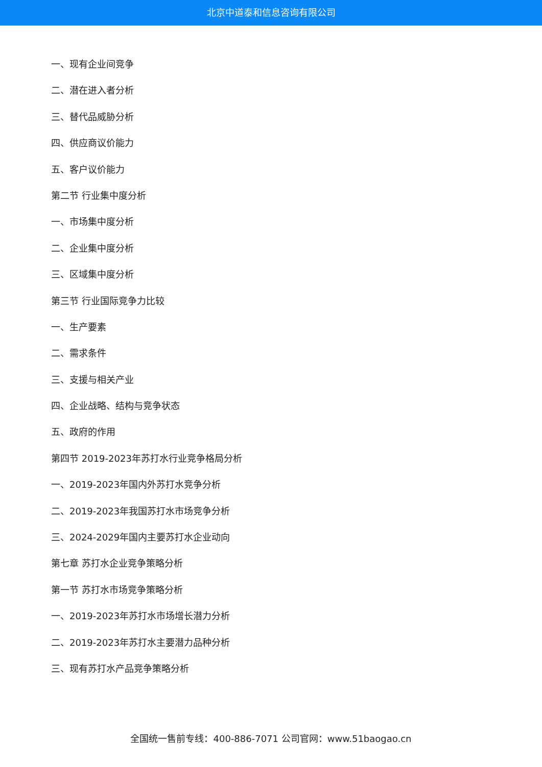北京中道泰和信息咨询有限公司
一、现有企业间竞争
二、潜在进入者分析
三、替代品威胁分析
四、供应商议价能力
五、客户议价能力
第二节 行业集中度分析
一、市场集中度分析
二、企业集中度分析
三、区域集中度分析
第三节 行业国际竞争力比较
一、生产要素
二、需求条件
三、支援与相关产业
四、企业战略、结构与竞争状态
五、政府的作用
第四节 2019-2023年苏打水行业竞争格局分析
一、2019-2023年国内外苏打水竞争分析
二、2019-2023年我国苏打水市场竞争分析
三、2024-2029年国内主要苏打水企业动向
第七章 苏打水企业竞争策略分析
第一节 苏打水市场竞争策略分析
一、2019-2023年苏打水市场增长潜力分析
二、2019-2023年苏打水主要潜力品种分析
三、现有苏打水产品竞争策略分析
全国统一售前专线：400-886-7071 公司官网：www.51baogao.cn